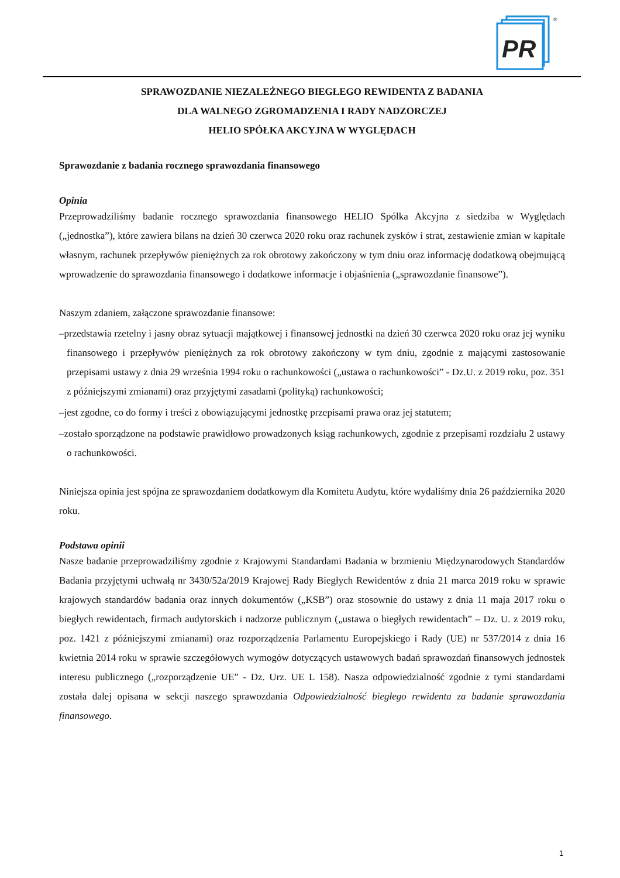PR
®
SPRAWOZDANIE NIEZALEŻNEGO BIEGŁEGO REWIDENTA Z BADANIA
DLA WALNEGO ZGROMADZENIA I RADY NADZORCZEJ
HELIO SPÓŁKA AKCYJNA W WYGLĘDACH
Sprawozdanie z badania rocznego sprawozdania finansowego
Opinia
Przeprowadziliśmy badanie rocznego sprawozdania finansowego HELIO Spólka Akcyjna z siedziba w Wyględach („jednostka”), które zawiera bilans na dzień 30 czerwca 2020 roku oraz rachunek zysków i strat, zestawienie zmian w kapitale własnym, rachunek przepływów pieniężnych za rok obrotowy zakończony w tym dniu oraz informację dodatkową obejmującą wprowadzenie do sprawozdania finansowego i dodatkowe informacje i objaśnienia („sprawozdanie finansowe”).
Naszym zdaniem, załączone sprawozdanie finansowe:
–przedstawia rzetelny i jasny obraz sytuacji majątkowej i finansowej jednostki na dzień 30 czerwca 2020 roku oraz jej wyniku finansowego i przepływów pieniężnych za rok obrotowy zakończony w tym dniu, zgodnie z mającymi zastosowanie przepisami ustawy z dnia 29 września 1994 roku o rachunkowości („ustawa o rachunkowości” - Dz.U. z 2019 roku, poz. 351 z późniejszymi zmianami) oraz przyjętymi zasadami (polityką) rachunkowości;
–jest zgodne, co do formy i treści z obowiązującymi jednostkę przepisami prawa oraz jej statutem;
–zostało sporządzone na podstawie prawidłowo prowadzonych ksiąg rachunkowych, zgodnie z przepisami rozdziału 2 ustawy o rachunkowości.
Niniejsza opinia jest spójna ze sprawozdaniem dodatkowym dla Komitetu Audytu, które wydaliśmy dnia 26 października 2020 roku.
Podstawa opinii
Nasze badanie przeprowadziliśmy zgodnie z Krajowymi Standardami Badania w brzmieniu Międzynarodowych Standardów Badania przyjętymi uchwałą nr 3430/52a/2019 Krajowej Rady Biegłych Rewidentów z dnia 21 marca 2019 roku w sprawie krajowych standardów badania oraz innych dokumentów („KSB”) oraz stosownie do ustawy z dnia 11 maja 2017 roku o biegłych rewidentach, firmach audytorskich i nadzorze publicznym („ustawa o biegłych rewidentach” – Dz. U. z 2019 roku, poz. 1421 z późniejszymi zmianami) oraz rozporządzenia Parlamentu Europejskiego i Rady (UE) nr 537/2014 z dnia 16 kwietnia 2014 roku w sprawie szczegółowych wymogów dotyczących ustawowych badań sprawozdań finansowych jednostek interesu publicznego („rozporządzenie UE” - Dz. Urz. UE L 158). Nasza odpowiedzialność zgodnie z tymi standardami została dalej opisana w sekcji naszego sprawozdania Odpowiedzialność biegłego rewidenta za badanie sprawozdania finansowego.
1